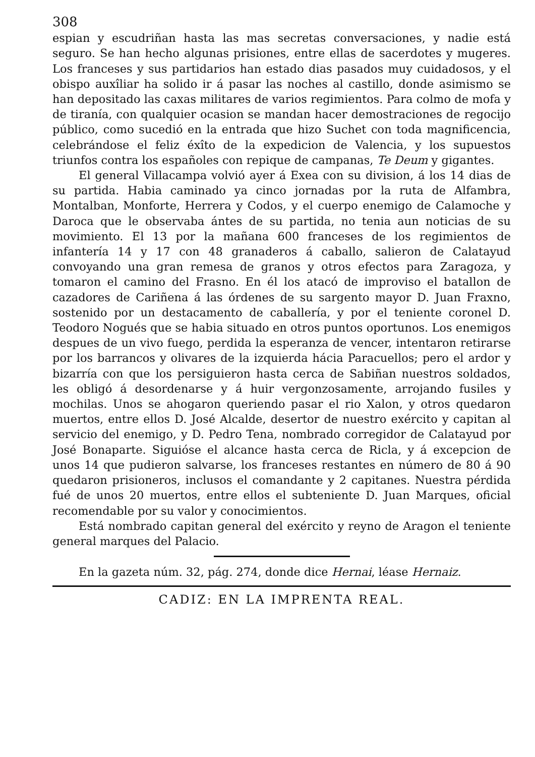308
espian y escudriñan hasta las mas secretas conversaciones, y nadie está seguro. Se han hecho algunas prisiones, entre ellas de sacerdotes y mugeres. Los franceses y sus partidarios han estado dias pasados muy cuidadosos, y el obispo auxîliar ha solido ir á pasar las noches al castillo, donde asimismo se han depositado las caxas militares de varios regimientos. Para colmo de mofa y de tiranía, con qualquier ocasion se mandan hacer demostraciones de regocijo público, como sucedió en la entrada que hizo Suchet con toda magnificencia, celebrándose el feliz éxîto de la expedicion de Valencia, y los supuestos triunfos contra los españoles con repique de campanas, Te Deum y gigantes.
El general Villacampa volvió ayer á Exea con su division, á los 14 dias de su partida. Habia caminado ya cinco jornadas por la ruta de Alfambra, Montalban, Monforte, Herrera y Codos, y el cuerpo enemigo de Calamoche y Daroca que le observaba ántes de su partida, no tenia aun noticias de su movimiento. El 13 por la mañana 600 franceses de los regimientos de infantería 14 y 17 con 48 granaderos á caballo, salieron de Calatayud convoyando una gran remesa de granos y otros efectos para Zaragoza, y tomaron el camino del Frasno. En él los atacó de improviso el batallon de cazadores de Cariñena á las órdenes de su sargento mayor D. Juan Fraxno, sostenido por un destacamento de caballería, y por el teniente coronel D. Teodoro Nogués que se habia situado en otros puntos oportunos. Los enemigos despues de un vivo fuego, perdida la esperanza de vencer, intentaron retirarse por los barrancos y olivares de la izquierda hácia Paracuellos; pero el ardor y bizarría con que los persiguieron hasta cerca de Sabiñan nuestros soldados, les obligó á desordenarse y á huir vergonzosamente, arrojando fusiles y mochilas. Unos se ahogaron queriendo pasar el rio Xalon, y otros quedaron muertos, entre ellos D. José Alcalde, desertor de nuestro exército y capitan al servicio del enemigo, y D. Pedro Tena, nombrado corregidor de Calatayud por José Bonaparte. Siguióse el alcance hasta cerca de Ricla, y á excepcion de unos 14 que pudieron salvarse, los franceses restantes en número de 80 á 90 quedaron prisioneros, inclusos el comandante y 2 capitanes. Nuestra pérdida fué de unos 20 muertos, entre ellos el subteniente D. Juan Marques, oficial recomendable por su valor y conocimientos.
Está nombrado capitan general del exército y reyno de Aragon el teniente general marques del Palacio.
En la gazeta núm. 32, pág. 274, donde dice Hernai, léase Hernaiz.
CADIZ: EN LA IMPRENTA REAL.